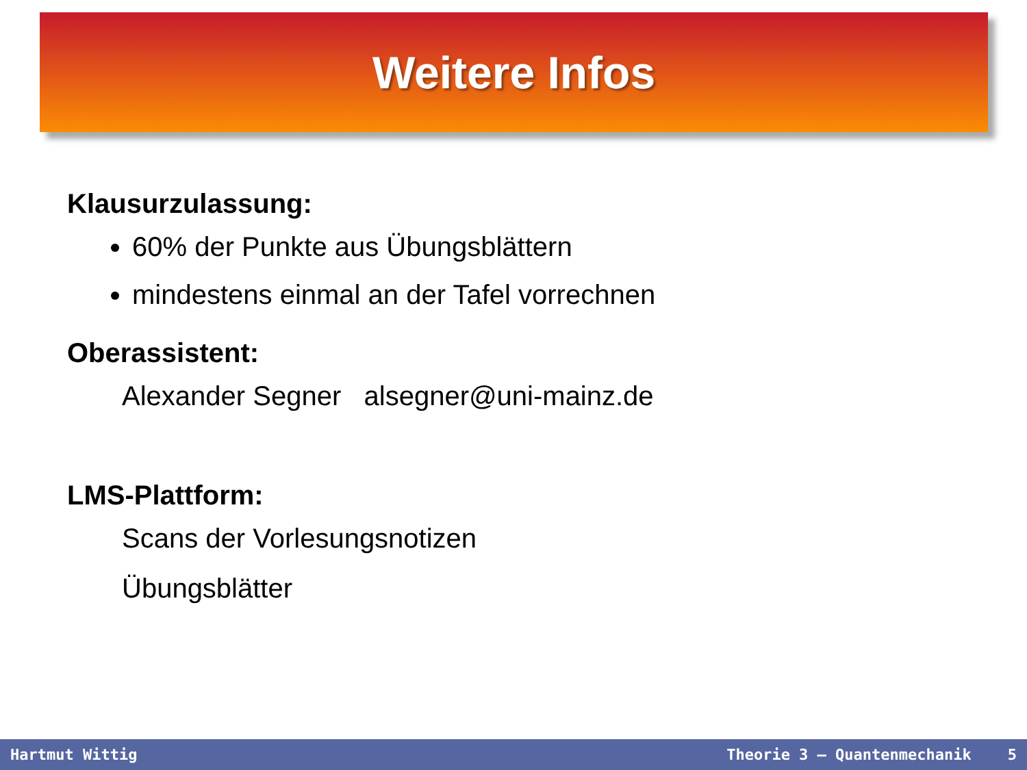Weitere Infos
Klausurzulassung:
60% der Punkte aus Übungsblättern
mindestens einmal an der Tafel vorrechnen
Oberassistent:
Alexander Segner alsegner@uni-mainz.de
LMS-Plattform:
Scans der Vorlesungsnotizen
Übungsblätter
Hartmut Wittig Theorie 3 – Quantenmechanik 5